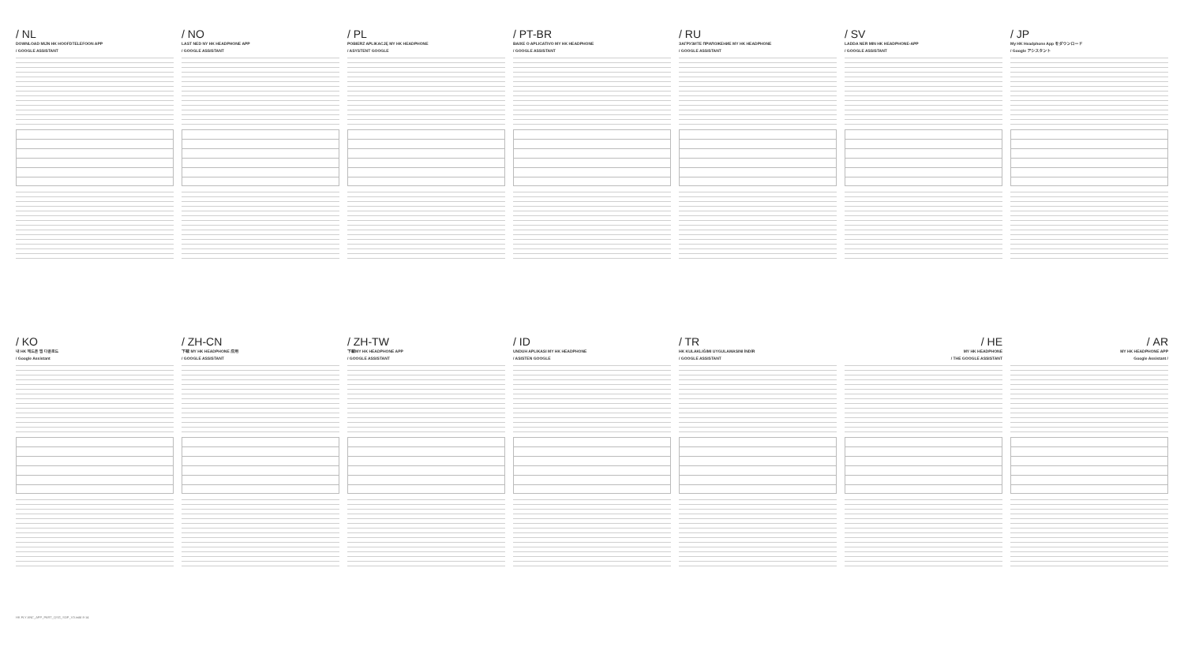/ NL
DOWNLOAD MIJN HK HOOFDTELEFOON APP
/ GOOGLE ASSISTANT
/ NO
LAST NED NY HK HEADPHONE APP
/ GOOGLE ASSISTANT
/ PL
POBIERZ APLIKACJĘ MY HK HEADPHONE
/ ASYSTENT GOOGLE
/ PT-BR
BAIXE O APLICATIVO MY HK HEADPHONE
/ GOOGLE ASSISTANT
/ RU
ЗАГРУЗИТЕ ПРИЛОЖЕНИЕ MY HK HEADPHONE
/ GOOGLE ASSISTANT
/ SV
LADDA NER MIN HK HEADPHONE-APP
/ GOOGLE ASSISTANT
/ JP
My HK Headphone App をダウンロード
/ Google アシスタント
/ KO
내 HK 헤드폰 앱 다운로드
/ Google Assistant
/ ZH-CN
下载 MY HK HEADPHONE 应用
/ GOOGLE ASSISTANT
/ ZH-TW
下載MY HK HEADPHONE APP
/ GOOGLE ASSISTANT
/ ID
UNDUH APLIKASI MY HK HEADPHONE
/ ASISTEN GOOGLE
/ TR
HK KULAKLIĞIMI UYGULAMASINI İNDİR
/ GOOGLE ASSISTANT
HE /
MY HK HEADPHONE
THE GOOGLE ASSISTANT /
AR /
MY HK HEADPHONE APP
/ Google Assistant
HK FLY ANC_APP_PART_QSG_SOP_V3.indd 8-14